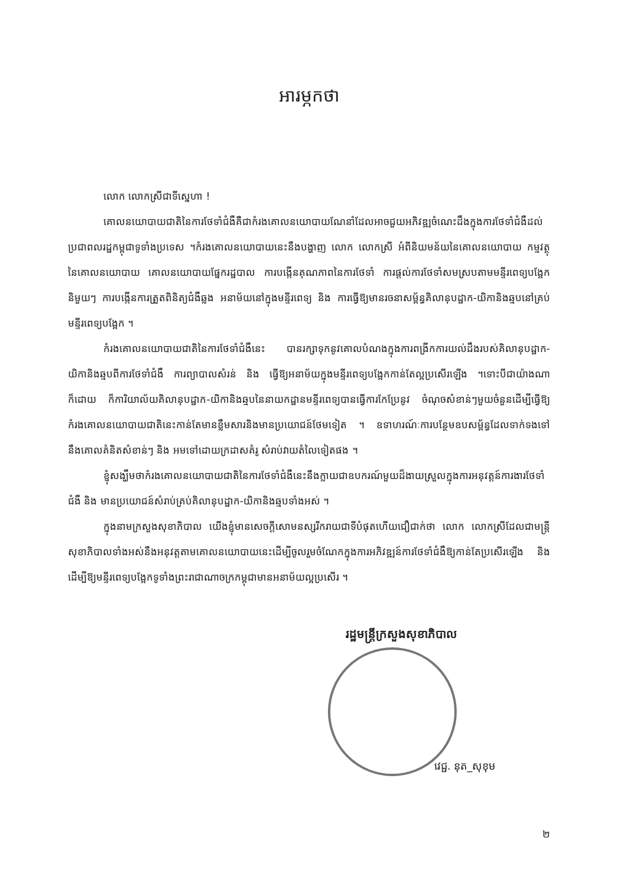អារម្ភកថា
លោក លោកស្រីជាទីស្នេហា !
គោលនយោបាយជាតិនៃការថែទាំជំងឺគឺជាកំរងគោលនយោបាយណែនាំដែលអាចជួយអភិវឌ្ឍចំណេះដឹងក្នុងការថែទាំជំងឺដល់ប្រជាពលរដ្ឋកម្ពុជាទូទាំងប្រទេស ។កំរងគោលនយោបាយនេះនឹងបង្ហាញ លោក លោកស្រី អំពីនិយមន័យនៃគោលនយោបាយ កម្មវត្ថុនៃគោលនយោបាយ គោលនយោបាយផ្នែករដ្ឋបាល ការបង្កើនគុណភាពនៃការថែទាំ ការផ្តល់ការថែទាំសមស្របតាមមន្ទីរពេទ្យបង្អែកនិមួយៗ ការបង្កើនការត្រួតពិនិត្យជំងឺឆ្លង អនាម័យនៅក្នុងមន្ទីរពេទ្យ និង ការធ្វើឱ្យមានរចនាសម្ព័ន្ធគិលានុបដ្ឋាក-យិកានិងឆ្មបនៅគ្រប់មន្ទីរពេទ្យបង្អែក ។
កំរងគោលនយោបាយជាតិនៃការថែទាំជំងឺនេះ បានរក្សាទុកនូវគោលបំណងក្នុងការពង្រីកការយល់ដឹងរបស់គិលានុបដ្ឋាក-យិកានិងឆ្មបពីការថែទាំជំងឺ ការព្យាបាលសំរន់ និង ធ្វើឱ្យអនាម័យក្នុងមន្ទីរពេទ្យបង្អែកកាន់តែល្អប្រសើរឡើង ។ទោះបីជាយ៉ាងណាក៏ដោយ ក៏ការិយាល័យគិលានុបដ្ឋាក-យិកានិងឆ្មបនៃនាយកដ្ឋានមន្ទីរពេទ្យបានធ្វើការកែប្រែនូវ ចំណុចសំខាន់ៗមួយចំនួនដើម្បីធ្វើឱ្យកំរងគោលនយោបាយជាតិនេះកាន់តែមានខ្លឹមសារនិងមានប្រយោជន៍ថែមទៀត ។ ឧទាហរណ៍ៈការបន្ថែមឧបសម្ព័ន្ធដែលទាក់ទងទៅ នឹងគោលគំនិតសំខាន់ៗ និង អមទៅដោយក្រដាសគំរូ សំរាប់វាយតំលៃទៀតផង ។
ខ្ញុំសង្ឃឹមថាកំរងគោលនយោបាយជាតិនៃការថែទាំជំងឺនេះនឹងក្លាយជាឧបករណ៍មួយដ៏ងាយស្រួលក្នុងការអនុវត្តន៍ការងារថែទាំជំងឺ និង មានប្រយោជន៍សំរាប់គ្រប់គិលានុបដ្ឋាក-យិកានិងឆ្មបទាំងអស់ ។
ក្នុងនាមក្រសួងសុខាភិបាល យើងខ្ញុំមានសេចក្តីសោមនស្សរីករាយជាទីបំផុតហើយជឿជាក់ថា លោក លោកស្រីដែលជាមន្ត្រីសុខាភិបាលទាំងអស់នឹងអនុវត្តតាមគោលនយោបាយនេះដើម្បីចូលរួមចំណែកក្នុងការអភិវឌ្ឍន៍ការថែទាំជំងឺឱ្យកាន់តែប្រសើរឡើង និង ដើម្បីឱ្យមន្ទីរពេទ្យបង្អែកទូទាំងព្រះរាជាណាចក្រកម្ពុជាមានអនាម័យល្អប្រសើរ ។
រដ្ឋមន្ត្រីក្រសួងសុខាភិបាល
វេជ្ជ. នុត_សុខុម
២